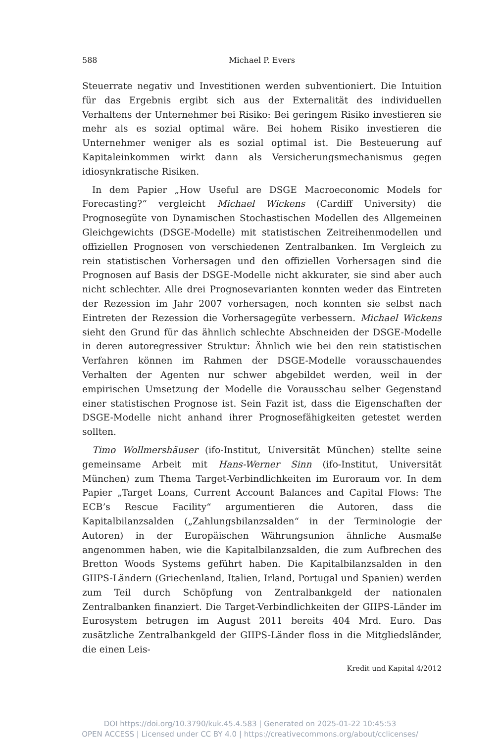588 Michael P. Evers
Steuerrate negativ und Investitionen werden subventioniert. Die Intuition für das Ergebnis ergibt sich aus der Externalität des individuellen Verhaltens der Unternehmer bei Risiko: Bei geringem Risiko investieren sie mehr als es sozial optimal wäre. Bei hohem Risiko investieren die Unternehmer weniger als es sozial optimal ist. Die Besteuerung auf Kapitaleinkommen wirkt dann als Versicherungsmechanismus gegen idiosynkratische Risiken.
In dem Papier „How Useful are DSGE Macroeconomic Models for Forecasting?“ vergleicht Michael Wickens (Cardiff University) die Prognosegüte von Dynamischen Stochastischen Modellen des Allgemeinen Gleichgewichts (DSGE-Modelle) mit statistischen Zeitreihenmodellen und offiziellen Prognosen von verschiedenen Zentralbanken. Im Vergleich zu rein statistischen Vorhersagen und den offiziellen Vorhersagen sind die Prognosen auf Basis der DSGE-Modelle nicht akkurater, sie sind aber auch nicht schlechter. Alle drei Prognosevarianten konnten weder das Eintreten der Rezession im Jahr 2007 vorhersagen, noch konnten sie selbst nach Eintreten der Rezession die Vorhersagegüte verbessern. Michael Wickens sieht den Grund für das ähnlich schlechte Abschneiden der DSGE-Modelle in deren autoregressiver Struktur: Ähnlich wie bei den rein statistischen Verfahren können im Rahmen der DSGE-Modelle vorausschauendes Verhalten der Agenten nur schwer abgebildet werden, weil in der empirischen Umsetzung der Modelle die Vorausschau selber Gegenstand einer statistischen Prognose ist. Sein Fazit ist, dass die Eigenschaften der DSGE-Modelle nicht anhand ihrer Prognosefähigkeiten getestet werden sollten.
Timo Wollmershäuser (ifo-Institut, Universität München) stellte seine gemeinsame Arbeit mit Hans-Werner Sinn (ifo-Institut, Universität München) zum Thema Target-Verbindlichkeiten im Euroraum vor. In dem Papier „Target Loans, Current Account Balances and Capital Flows: The ECB’s Rescue Facility“ argumentieren die Autoren, dass die Kapitalbilanzsalden („Zahlungsbilanzsalden“ in der Terminologie der Autoren) in der Europäischen Währungsunion ähnliche Ausmaße angenommen haben, wie die Kapitalbilanzsalden, die zum Aufbrechen des Bretton Woods Systems geführt haben. Die Kapitalbilanzsalden in den GIIPS-Ländern (Griechenland, Italien, Irland, Portugal und Spanien) werden zum Teil durch Schöpfung von Zentralbankgeld der nationalen Zentralbanken finanziert. Die Target-Verbindlichkeiten der GIIPS-Länder im Eurosystem betrugen im August 2011 bereits 404 Mrd. Euro. Das zusätzliche Zentralbankgeld der GIIPS-Länder floss in die Mitgliedsländer, die einen Leis-
Kredit und Kapital 4/2012
DOI https://doi.org/10.3790/kuk.45.4.583 | Generated on 2025-01-22 10:45:53
OPEN ACCESS | Licensed under CC BY 4.0 | https://creativecommons.org/about/cclicenses/